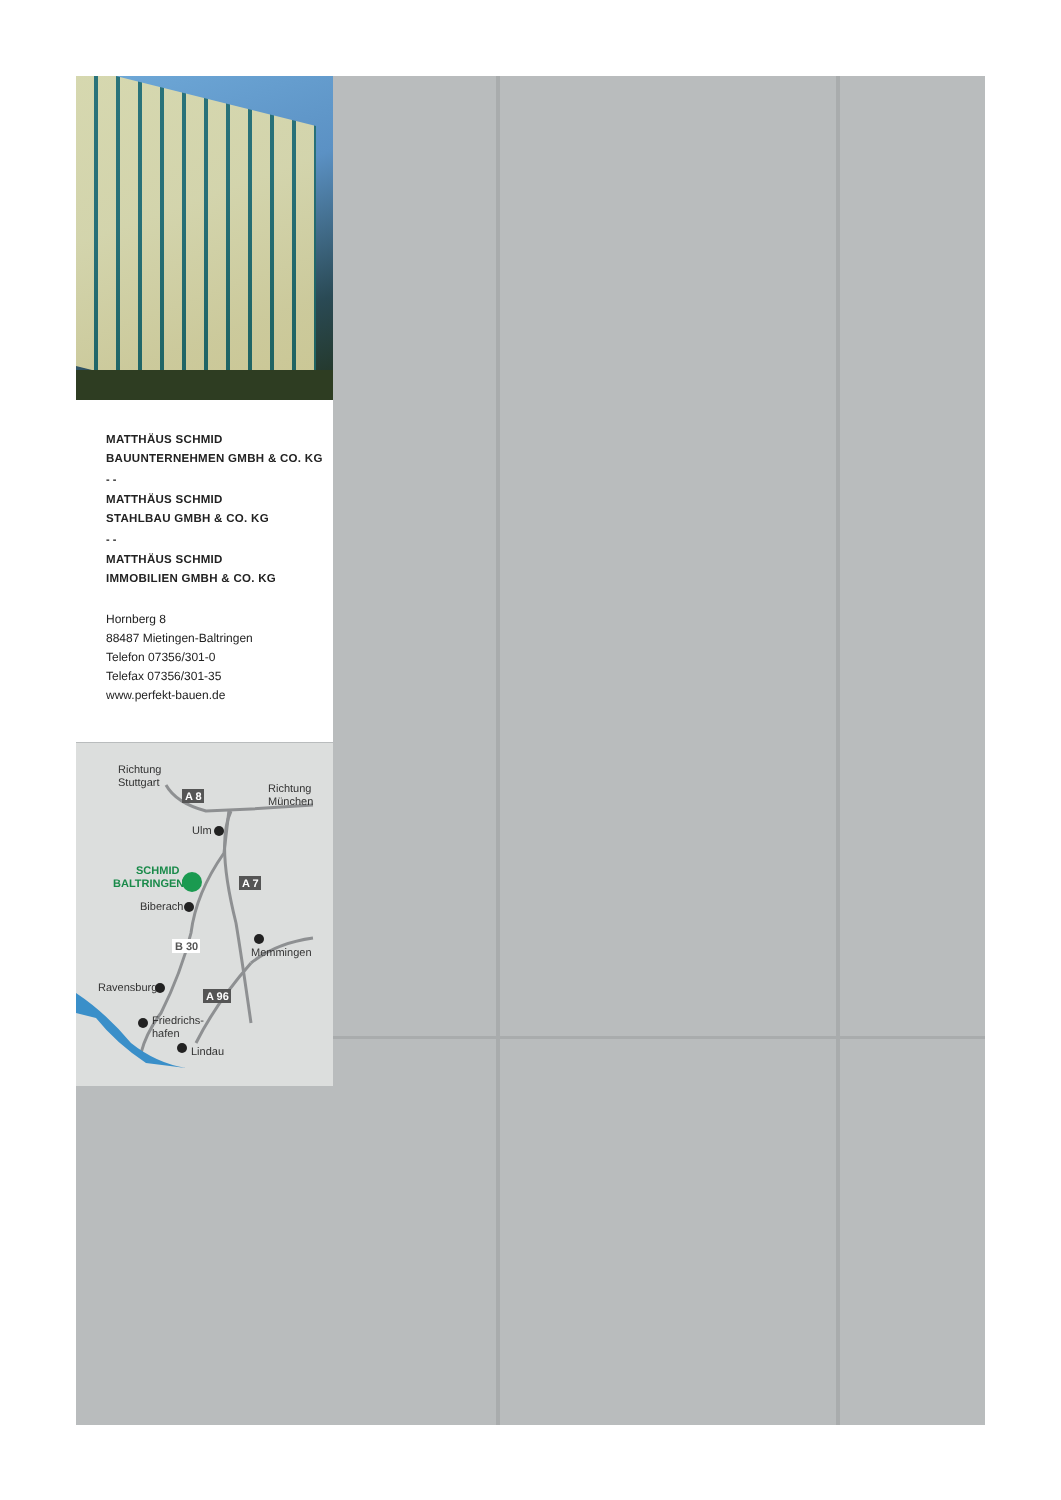MATTHÄUS SCHMID
BAUUNTERNEHMEN GMBH & CO. KG
- -
MATTHÄUS SCHMID
STAHLBAU GMBH & CO. KG
- -
MATTHÄUS SCHMID
IMMOBILIEN GMBH & CO. KG
Hornberg 8
88487 Mietingen-Baltringen
Telefon 07356/301-0
Telefax 07356/301-35
www.perfekt-bauen.de
Richtung
Stuttgart
Richtung
München
A 8
Ulm
SCHMID
BALTRINGEN
A 7
Biberach
B 30
Memmingen
Ravensburg
A 96
Friedrichs-
hafen
Lindau